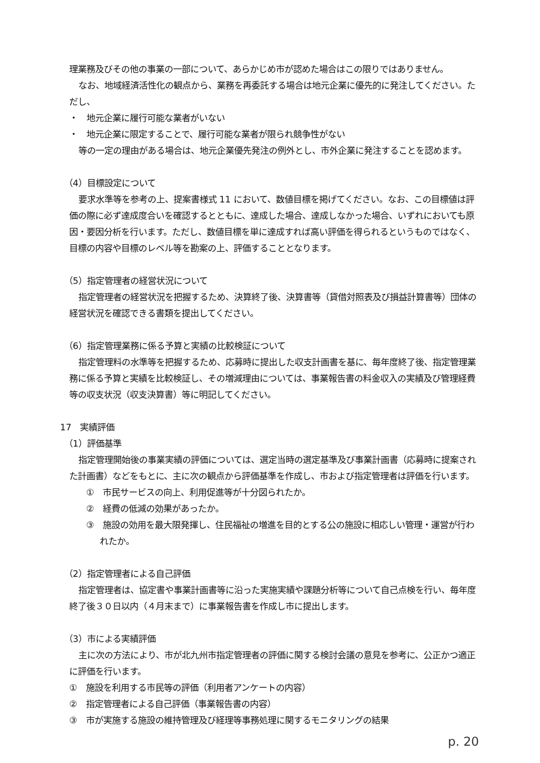理業務及びその他の事業の一部について、あらかじめ市が認めた場合はこの限りではありません。
なお、地域経済活性化の観点から、業務を再委託する場合は地元企業に優先的に発注してください。ただし、
・　地元企業に履行可能な業者がいない
・　地元企業に限定することで、履行可能な業者が限られ競争性がない
等の一定の理由がある場合は、地元企業優先発注の例外とし、市外企業に発注することを認めます。
（4）目標設定について
要求水準等を参考の上、提案書様式 11 において、数値目標を掲げてください。なお、この目標値は評価の際に必ず達成度合いを確認するとともに、達成した場合、達成しなかった場合、いずれにおいても原因・要因分析を行います。ただし、数値目標を単に達成すれば高い評価を得られるというものではなく、目標の内容や目標のレベル等を勘案の上、評価することとなります。
（5）指定管理者の経営状況について
指定管理者の経営状況を把握するため、決算終了後、決算書等（貸借対照表及び損益計算書等）団体の経営状況を確認できる書類を提出してください。
（6）指定管理業務に係る予算と実績の比較検証について
指定管理料の水準等を把握するため、応募時に提出した収支計画書を基に、毎年度終了後、指定管理業務に係る予算と実績を比較検証し、その増減理由については、事業報告書の料金収入の実績及び管理経費等の収支状況（収支決算書）等に明記してください。
17　実績評価
（1）評価基準
指定管理開始後の事業実績の評価については、選定当時の選定基準及び事業計画書（応募時に提案された計画書）などをもとに、主に次の観点から評価基準を作成し、市および指定管理者は評価を行います。
①　市民サービスの向上、利用促進等が十分図られたか。
②　経費の低減の効果があったか。
③　施設の効用を最大限発揮し、住民福祉の増進を目的とする公の施設に相応しい管理・運営が行われたか。
（2）指定管理者による自己評価
指定管理者は、協定書や事業計画書等に沿った実施実績や課題分析等について自己点検を行い、毎年度終了後３０日以内（４月末まで）に事業報告書を作成し市に提出します。
（3）市による実績評価
主に次の方法により、市が北九州市指定管理者の評価に関する検討会議の意見を参考に、公正かつ適正に評価を行います。
①　施設を利用する市民等の評価（利用者アンケートの内容）
②　指定管理者による自己評価（事業報告書の内容）
③　市が実施する施設の維持管理及び経理等事務処理に関するモニタリングの結果
p. 20